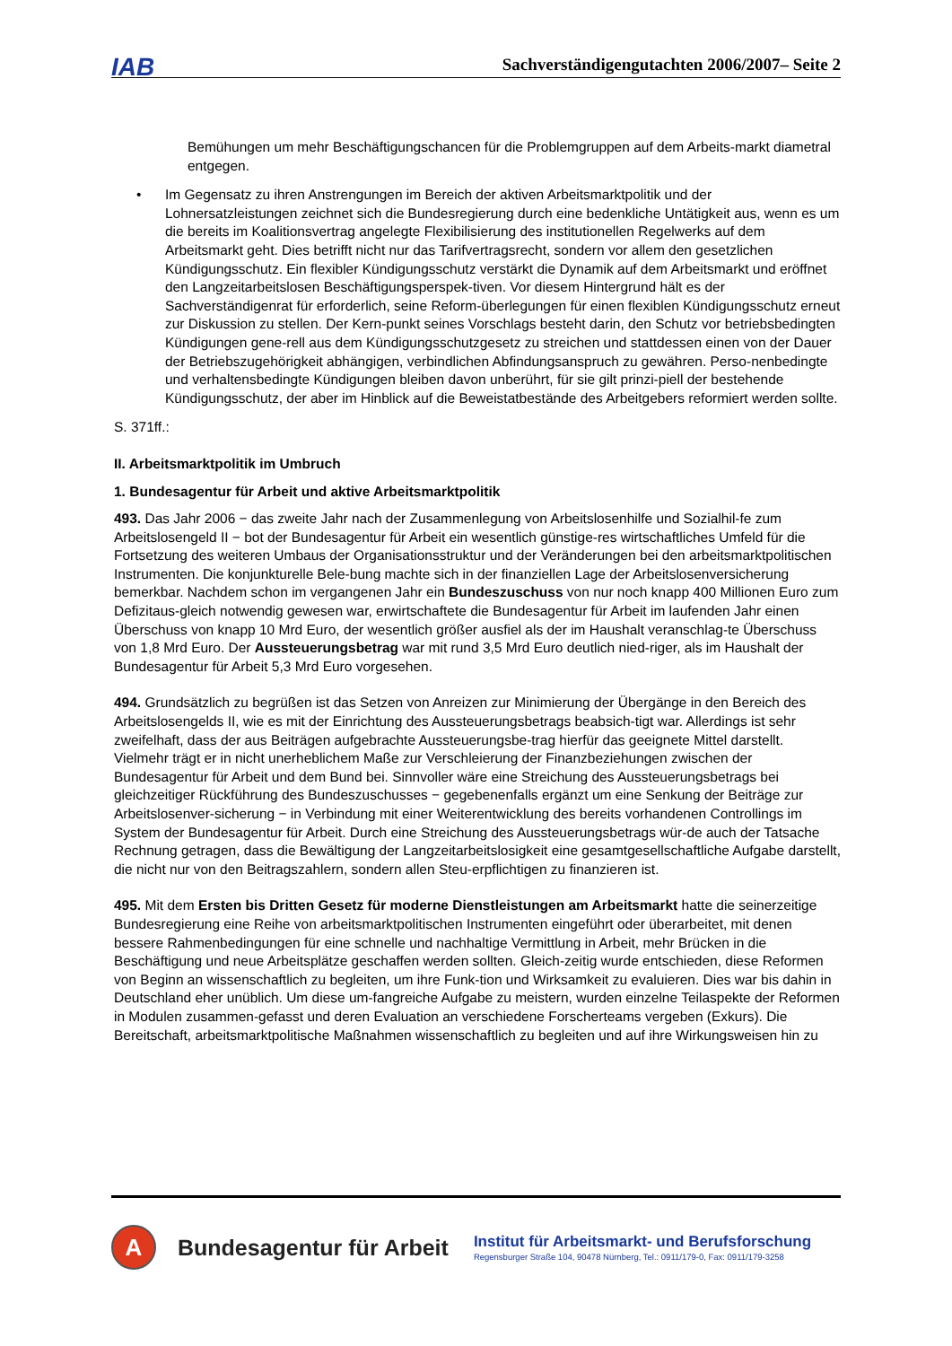IAB Sachverständigengutachten 2006/2007– Seite 2
Bemühungen um mehr Beschäftigungschancen für die Problemgruppen auf dem Arbeits-markt diametral entgegen.
• Im Gegensatz zu ihren Anstrengungen im Bereich der aktiven Arbeitsmarktpolitik und der Lohnersatzleistungen zeichnet sich die Bundesregierung durch eine bedenkliche Untätigkeit aus, wenn es um die bereits im Koalitionsvertrag angelegte Flexibilisierung des institutionellen Regelwerks auf dem Arbeitsmarkt geht. Dies betrifft nicht nur das Tarifvertragsrecht, sondern vor allem den gesetzlichen Kündigungsschutz. Ein flexibler Kündigungsschutz verstärkt die Dynamik auf dem Arbeitsmarkt und eröffnet den Langzeitarbeitslosen Beschäftigungsperspek-tiven. Vor diesem Hintergrund hält es der Sachverständigenrat für erforderlich, seine Reform-überlegungen für einen flexiblen Kündigungsschutz erneut zur Diskussion zu stellen. Der Kern-punkt seines Vorschlags besteht darin, den Schutz vor betriebsbedingten Kündigungen gene-rell aus dem Kündigungsschutzgesetz zu streichen und stattdessen einen von der Dauer der Betriebszugehörigkeit abhängigen, verbindlichen Abfindungsanspruch zu gewähren. Perso-nenbedingte und verhaltensbedingte Kündigungen bleiben davon unberührt, für sie gilt prinzi-piell der bestehende Kündigungsschutz, der aber im Hinblick auf die Beweistatbestände des Arbeitgebers reformiert werden sollte.
S. 371ff.:
II. Arbeitsmarktpolitik im Umbruch
1. Bundesagentur für Arbeit und aktive Arbeitsmarktpolitik
493. Das Jahr 2006 − das zweite Jahr nach der Zusammenlegung von Arbeitslosenhilfe und Sozialhil-fe zum Arbeitslosengeld II − bot der Bundesagentur für Arbeit ein wesentlich günstige-res wirtschaftliches Umfeld für die Fortsetzung des weiteren Umbaus der Organisationsstruktur und der Veränderungen bei den arbeitsmarktpolitischen Instrumenten. Die konjunkturelle Bele-bung machte sich in der finanziellen Lage der Arbeitslosenversicherung bemerkbar. Nachdem schon im vergangenen Jahr ein Bundeszuschuss von nur noch knapp 400 Millionen Euro zum Defizitaus-gleich notwendig gewesen war, erwirtschaftete die Bundesagentur für Arbeit im laufenden Jahr einen Überschuss von knapp 10 Mrd Euro, der wesentlich größer ausfiel als der im Haushalt veranschlag-te Überschuss von 1,8 Mrd Euro. Der Aussteuerungsbetrag war mit rund 3,5 Mrd Euro deutlich nied-riger, als im Haushalt der Bundesagentur für Arbeit 5,3 Mrd Euro vorgesehen.
494. Grundsätzlich zu begrüßen ist das Setzen von Anreizen zur Minimierung der Übergänge in den Bereich des Arbeitslosengelds II, wie es mit der Einrichtung des Aussteuerungsbetrags beabsich-tigt war. Allerdings ist sehr zweifelhaft, dass der aus Beiträgen aufgebrachte Aussteuerungsbe-trag hierfür das geeignete Mittel darstellt. Vielmehr trägt er in nicht unerheblichem Maße zur Verschleierung der Finanzbeziehungen zwischen der Bundesagentur für Arbeit und dem Bund bei. Sinnvoller wäre eine Streichung des Aussteuerungsbetrags bei gleichzeitiger Rückführung des Bundeszuschusses − gegebenenfalls ergänzt um eine Senkung der Beiträge zur Arbeitslosenver-sicherung − in Verbindung mit einer Weiterentwicklung des bereits vorhandenen Controllings im System der Bundesagentur für Arbeit. Durch eine Streichung des Aussteuerungsbetrags wür-de auch der Tatsache Rechnung getragen, dass die Bewältigung der Langzeitarbeitslosigkeit eine gesamtgesellschaftliche Aufgabe darstellt, die nicht nur von den Beitragszahlern, sondern allen Steu-erpflichtigen zu finanzieren ist.
495. Mit dem Ersten bis Dritten Gesetz für moderne Dienstleistungen am Arbeitsmarkt hatte die seinerzeitige Bundesregierung eine Reihe von arbeitsmarktpolitischen Instrumenten eingeführt oder überarbeitet, mit denen bessere Rahmenbedingungen für eine schnelle und nachhaltige Vermittlung in Arbeit, mehr Brücken in die Beschäftigung und neue Arbeitsplätze geschaffen werden sollten. Gleich-zeitig wurde entschieden, diese Reformen von Beginn an wissenschaftlich zu begleiten, um ihre Funk-tion und Wirksamkeit zu evaluieren. Dies war bis dahin in Deutschland eher unüblich. Um diese um-fangreiche Aufgabe zu meistern, wurden einzelne Teilaspekte der Reformen in Modulen zusammen-gefasst und deren Evaluation an verschiedene Forscherteams vergeben (Exkurs). Die Bereitschaft, arbeitsmarktpolitische Maßnahmen wissenschaftlich zu begleiten und auf ihre Wirkungsweisen hin zu
A
Bundesagentur für Arbeit
Institut für Arbeitsmarkt- und Berufsforschung
Regensburger Straße 104, 90478 Nürnberg, Tel.: 0911/179-0, Fax: 0911/179-3258